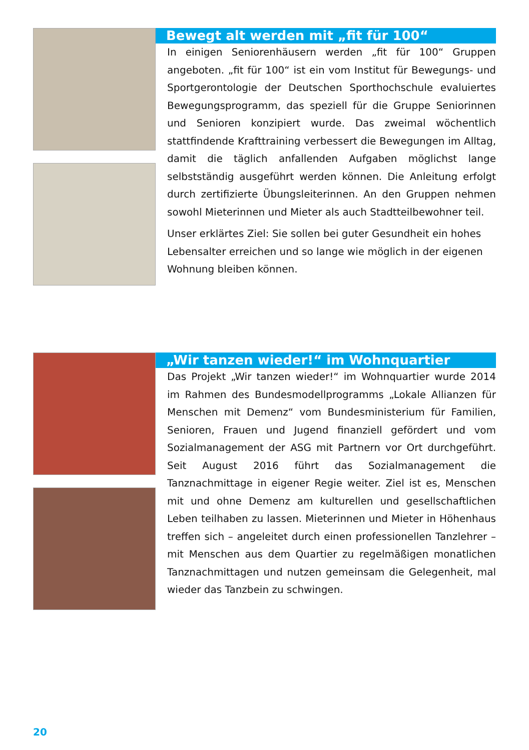Bewegt alt werden mit „fit für 100“
In einigen Seniorenhäusern werden „fit für 100“ Gruppen angeboten. „fit für 100“ ist ein vom Institut für Bewegungs- und Sportgerontologie der Deutschen Sporthochschule evaluiertes Bewegungsprogramm, das speziell für die Gruppe Seniorinnen und Senioren konzipiert wurde. Das zweimal wöchentlich stattfindende Krafttraining verbessert die Bewegungen im Alltag, damit die täglich anfallenden Aufgaben möglichst lange selbstständig ausgeführt werden können. Die Anleitung erfolgt durch zertifizierte Übungsleiterinnen. An den Gruppen nehmen sowohl Mieterinnen und Mieter als auch Stadtteilbewohner teil.
Unser erklärtes Ziel: Sie sollen bei guter Gesundheit ein hohes Lebensalter erreichen und so lange wie möglich in der eigenen Wohnung bleiben können.
„Wir tanzen wieder!“ im Wohnquartier
Das Projekt „Wir tanzen wieder!“ im Wohnquartier wurde 2014 im Rahmen des Bundesmodellprogramms „Lokale Allianzen für Menschen mit Demenz“ vom Bundesministerium für Familien, Senioren, Frauen und Jugend finanziell gefördert und vom Sozialmanagement der ASG mit Partnern vor Ort durchgeführt. Seit August 2016 führt das Sozialmanagement die Tanznachmittage in eigener Regie weiter. Ziel ist es, Menschen mit und ohne Demenz am kulturellen und gesellschaftlichen Leben teilhaben zu lassen. Mieterinnen und Mieter in Höhenhaus treffen sich – angeleitet durch einen professionellen Tanzlehrer – mit Menschen aus dem Quartier zu regelmäßigen monatlichen Tanznachmittagen und nutzen gemeinsam die Gelegenheit, mal wieder das Tanzbein zu schwingen.
20